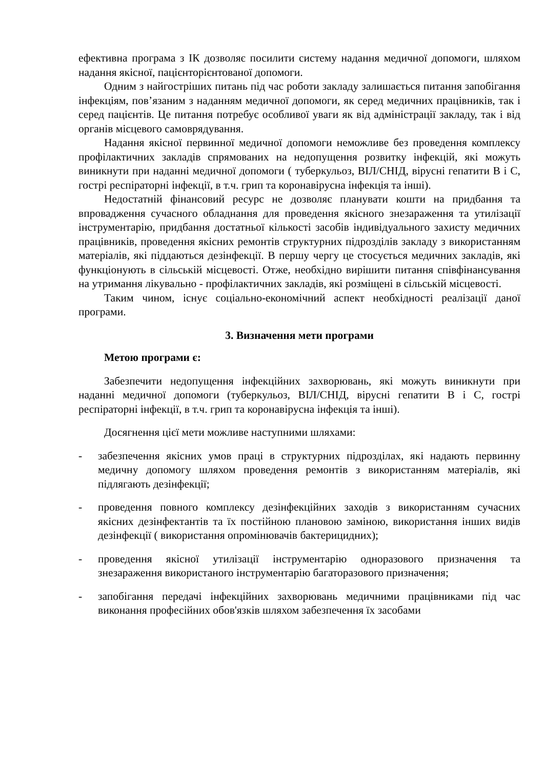ефективна програма з ІК дозволяє посилити систему надання медичної допомоги, шляхом надання якісної, пацієнторієнтованої допомоги.
Одним з найгостріших питань під час роботи закладу залишається питання запобігання інфекціям, пов’язаним з наданням медичної допомоги, як серед медичних працівників, так і серед пацієнтів. Це питання потребує особливої уваги як від адміністрації закладу, так і від органів місцевого самоврядування.
Надання якісної первинної медичної допомоги неможливе без проведення комплексу профілактичних закладів спрямованих на недопущення розвитку інфекцій, які можуть виникнути при наданні медичної допомоги ( туберкульоз, ВІЛ/СНІД, вірусні гепатити В і С, гострі респіраторні інфекції, в т.ч. грип та коронавірусна інфекція та інші).
Недостатній фінансовий ресурс не дозволяє планувати кошти на придбання та впровадження сучасного обладнання для проведення якісного знезараження та утилізації інструментарію, придбання достатньої кількості засобів індивідуального захисту медичних працівників, проведення якісних ремонтів структурних підрозділів закладу з використанням матеріалів, які піддаються дезінфекції. В першу чергу це стосується медичних закладів, які функціонують в сільській місцевості. Отже, необхідно вирішити питання співфінансування на утримання лікувально - профілактичних закладів, які розміщені в сільській місцевості.
Таким чином, існує соціально-економічний аспект необхідності реалізації даної програми.
3. Визначення мети програми
Метою програми є:
Забезпечити недопущення інфекційних захворювань, які можуть виникнути при наданні медичної допомоги (туберкульоз, ВІЛ/СНІД, вірусні гепатити В і С, гострі респіраторні інфекції, в т.ч. грип та коронавірусна інфекція та інші).
Досягнення цієї мети можливе наступними шляхами:
- забезпечення якісних умов праці в структурних підрозділах, які надають первинну медичну допомогу шляхом проведення ремонтів з використанням матеріалів, які підлягають дезінфекції;
- проведення повного комплексу дезінфекційних заходів з використанням сучасних якісних дезінфектантів та їх постійною плановою заміною, використання інших видів дезінфекції ( використання опромінювачів бактерицидних);
- проведення якісної утилізації інструментарію одноразового призначення та знезараження використаного інструментарію багаторазового призначення;
- запобігання передачі інфекційних захворювань медичними працівниками під час виконання професійних обов'язків шляхом забезпечення їх засобами